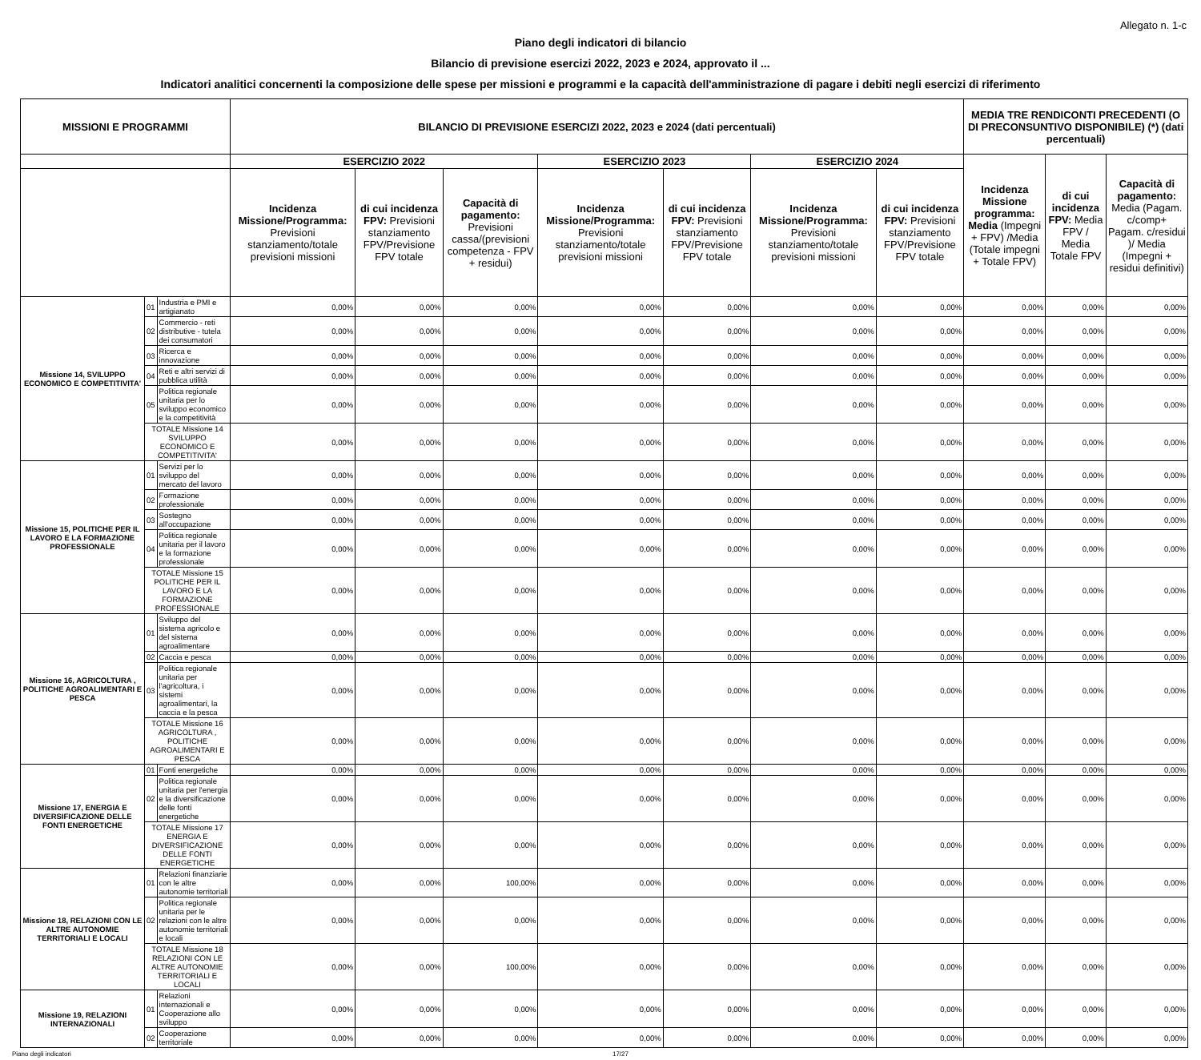Allegato n. 1-c
Piano degli indicatori di bilancio
Bilancio di previsione esercizi 2022, 2023 e 2024, approvato il ...
Indicatori analitici concernenti la composizione delle spese per missioni e programmi e la capacità dell'amministrazione di pagare i debiti negli esercizi di riferimento
| MISSIONI E PROGRAMMI | | | BILANCIO DI PREVISIONE ESERCIZI 2022, 2023 e 2024 (dati percentuali) | | | | | | | MEDIA TRE RENDICONTI PRECEDENTI (O DI PRECONSUNTIVO DISPONIBILE) (*) (dati percentuali) | | |
| --- | --- | --- | --- | --- | --- | --- | --- | --- | --- | --- | --- | --- |
| | | | ESERCIZIO 2022 | | | ESERCIZIO 2023 | | ESERCIZIO 2024 | | Incidenza Missione programma: Media (Impegni + FPV) /Media (Totale impegni + Totale FPV) | di cui incidenza FPV: Media FPV / Media Totale FPV | Capacità di pagamento: Media (Pagam. c/comp+ Pagam. c/residui )/ Media (Impegni + residui definitivi) |
| | | | Incidenza Missione/Programma: Previsioni stanziamento/totale previsioni missioni | di cui incidenza FPV: Previsioni stanziamento FPV/Previsione FPV totale | Capacità di pagamento: Previsioni cassa/(previsioni competenza - FPV + residui) | Incidenza Missione/Programma: Previsioni stanziamento/totale previsioni missioni | di cui incidenza FPV: Previsioni stanziamento FPV/Previsione FPV totale | Incidenza Missione/Programma: Previsioni stanziamento/totale previsioni missioni | di cui incidenza FPV: Previsioni stanziamento FPV/Previsione FPV totale | | | |
| Missione 14, SVILUPPO ECONOMICO E COMPETITIVITA' | 01 | Industria e PMI e artigianato | 0,00% | 0,00% | 0,00% | 0,00% | 0,00% | 0,00% | 0,00% | 0,00% | 0,00% | 0,00% |
| | 02 | Commercio - reti distributive - tutela dei consumatori | 0,00% | 0,00% | 0,00% | 0,00% | 0,00% | 0,00% | 0,00% | 0,00% | 0,00% | 0,00% |
| | 03 | Ricerca e innovazione | 0,00% | 0,00% | 0,00% | 0,00% | 0,00% | 0,00% | 0,00% | 0,00% | 0,00% | 0,00% |
| | 04 | Reti e altri servizi di pubblica utilità | 0,00% | 0,00% | 0,00% | 0,00% | 0,00% | 0,00% | 0,00% | 0,00% | 0,00% | 0,00% |
| | 05 | Politica regionale unitaria per lo sviluppo economico e la competitività | 0,00% | 0,00% | 0,00% | 0,00% | 0,00% | 0,00% | 0,00% | 0,00% | 0,00% | 0,00% |
| | TOTALE Missione 14 SVILUPPO ECONOMICO E COMPETITIVITA' | | 0,00% | 0,00% | 0,00% | 0,00% | 0,00% | 0,00% | 0,00% | 0,00% | 0,00% | 0,00% |
| Missione 15, POLITICHE PER IL LAVORO E LA FORMAZIONE PROFESSIONALE | 01 | Servizi per lo sviluppo del mercato del lavoro | 0,00% | 0,00% | 0,00% | 0,00% | 0,00% | 0,00% | 0,00% | 0,00% | 0,00% | 0,00% |
| | 02 | Formazione professionale | 0,00% | 0,00% | 0,00% | 0,00% | 0,00% | 0,00% | 0,00% | 0,00% | 0,00% | 0,00% |
| | 03 | Sostegno all'occupazione | 0,00% | 0,00% | 0,00% | 0,00% | 0,00% | 0,00% | 0,00% | 0,00% | 0,00% | 0,00% |
| | 04 | Politica regionale unitaria per il lavoro e la formazione professionale | 0,00% | 0,00% | 0,00% | 0,00% | 0,00% | 0,00% | 0,00% | 0,00% | 0,00% | 0,00% |
| | TOTALE Missione 15 POLITICHE PER IL LAVORO E LA FORMAZIONE PROFESSIONALE | | 0,00% | 0,00% | 0,00% | 0,00% | 0,00% | 0,00% | 0,00% | 0,00% | 0,00% | 0,00% |
| Missione 16, AGRICOLTURA , POLITICHE AGROALIMENTARI E PESCA | 01 | Sviluppo del sistema agricolo e del sistema agroalimentare | 0,00% | 0,00% | 0,00% | 0,00% | 0,00% | 0,00% | 0,00% | 0,00% | 0,00% | 0,00% |
| | 02 | Caccia e pesca | 0,00% | 0,00% | 0,00% | 0,00% | 0,00% | 0,00% | 0,00% | 0,00% | 0,00% | 0,00% |
| | 03 | Politica regionale unitaria per l'agricoltura, i sistemi agroalimentari, la caccia e la pesca | 0,00% | 0,00% | 0,00% | 0,00% | 0,00% | 0,00% | 0,00% | 0,00% | 0,00% | 0,00% |
| | TOTALE Missione 16 AGRICOLTURA , POLITICHE AGROALIMENTARI E PESCA | | 0,00% | 0,00% | 0,00% | 0,00% | 0,00% | 0,00% | 0,00% | 0,00% | 0,00% | 0,00% |
| Missione 17, ENERGIA E DIVERSIFICAZIONE DELLE FONTI ENERGETICHE | 01 | Fonti energetiche | 0,00% | 0,00% | 0,00% | 0,00% | 0,00% | 0,00% | 0,00% | 0,00% | 0,00% | 0,00% |
| | 02 | Politica regionale unitaria per l'energia e la diversificazione delle fonti energetiche | 0,00% | 0,00% | 0,00% | 0,00% | 0,00% | 0,00% | 0,00% | 0,00% | 0,00% | 0,00% |
| | TOTALE Missione 17 ENERGIA E DIVERSIFICAZIONE DELLE FONTI ENERGETICHE | | 0,00% | 0,00% | 0,00% | 0,00% | 0,00% | 0,00% | 0,00% | 0,00% | 0,00% | 0,00% |
| Missione 18, RELAZIONI CON LE ALTRE AUTONOMIE TERRITORIALI E LOCALI | 01 | Relazioni finanziarie con le altre autonomie territoriali | 0,00% | 0,00% | 100,00% | 0,00% | 0,00% | 0,00% | 0,00% | 0,00% | 0,00% | 0,00% |
| | 02 | Politica regionale unitaria per le relazioni con le altre autonomie territoriali e locali | 0,00% | 0,00% | 0,00% | 0,00% | 0,00% | 0,00% | 0,00% | 0,00% | 0,00% | 0,00% |
| | TOTALE Missione 18 RELAZIONI CON LE ALTRE AUTONOMIE TERRITORIALI E LOCALI | | 0,00% | 0,00% | 100,00% | 0,00% | 0,00% | 0,00% | 0,00% | 0,00% | 0,00% | 0,00% |
| Missione 19, RELAZIONI INTERNAZIONALI | 01 | Relazioni internazionali e Cooperazione allo sviluppo | 0,00% | 0,00% | 0,00% | 0,00% | 0,00% | 0,00% | 0,00% | 0,00% | 0,00% | 0,00% |
| | 02 | Cooperazione territoriale | 0,00% | 0,00% | 0,00% | 0,00% | 0,00% | 0,00% | 0,00% | 0,00% | 0,00% | 0,00% |
Piano degli indicatori 17/27